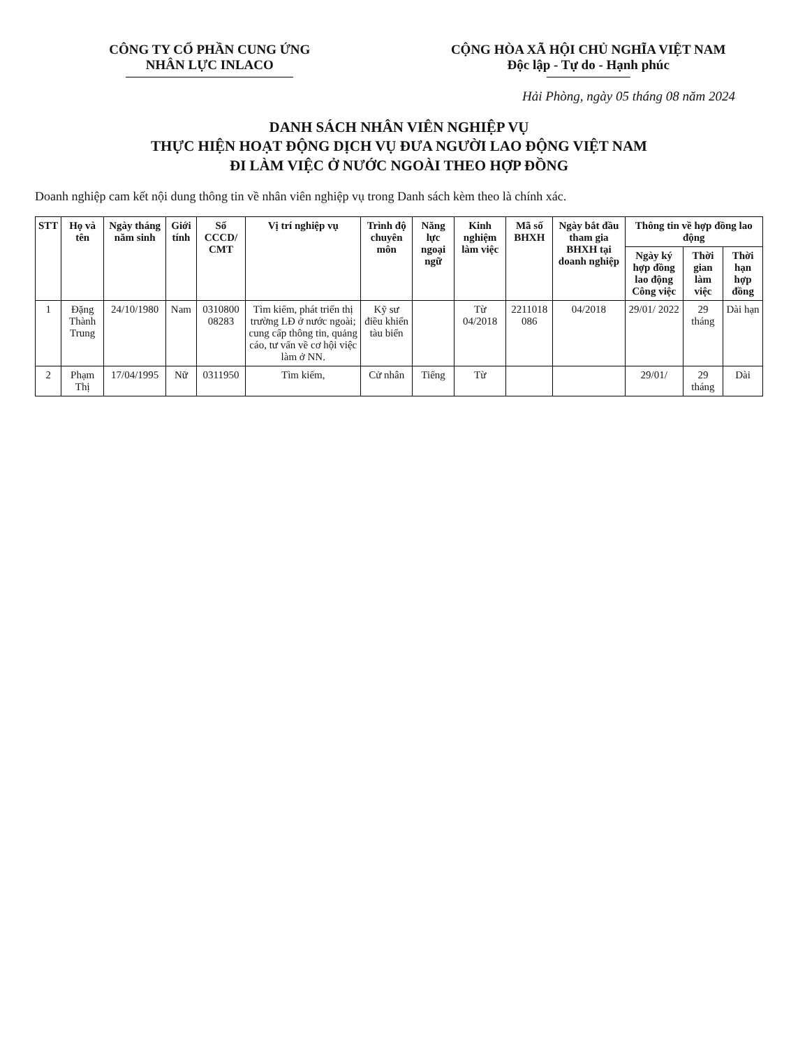CÔNG TY CỔ PHẦN CUNG ỨNG
NHÂN LỰC INLACO
CỘNG HÒA XÃ HỘI CHỦ NGHĨA VIỆT NAM
Độc lập - Tự do - Hạnh phúc
Hải Phòng, ngày 05 tháng 08 năm 2024
DANH SÁCH NHÂN VIÊN NGHIỆP VỤ
THỰC HIỆN HOẠT ĐỘNG DỊCH VỤ ĐƯA NGƯỜI LAO ĐỘNG VIỆT NAM
ĐI LÀM VIỆC Ở NƯỚC NGOÀI THEO HỢP ĐỒNG
Doanh nghiệp cam kết nội dung thông tin về nhân viên nghiệp vụ trong Danh sách kèm theo là chính xác.
| STT | Họ và tên | Ngày tháng năm sinh | Giới tính | Số CCCD/ CMT | Vị trí nghiệp vụ | Trình độ chuyên môn | Năng lực ngoại ngữ | Kinh nghiệm làm việc | Mã số BHXH | Ngày bắt đầu tham gia BHXH tại doanh nghiệp | Thông tin về hợp đồng lao động | | |
| --- | --- | --- | --- | --- | --- | --- | --- | --- | --- | --- | --- | --- | --- |
| | | | | | | | | | | | Ngày ký hợp đồng lao động Công việc | Thời gian làm việc | Thời hạn hợp đồng |
| 1 | Đặng Thành Trung | 24/10/1980 | Nam | 0310800 08283 | Tìm kiếm, phát triển thị trường LĐ ở nước ngoài; cung cấp thông tin, quảng cáo, tư vấn về cơ hội việc làm ở NN. | Kỹ sư điều khiển tàu biển | | Từ 04/2018 | 2211018 086 | 04/2018 | 29/01/ 2022 | 29 tháng | Dài hạn |
| 2 | Phạm Thị | 17/04/1995 | Nữ | 0311950 | Tìm kiếm, | Cử nhân | Tiếng | Từ | | | 29/01/ | 29 tháng | Dài |